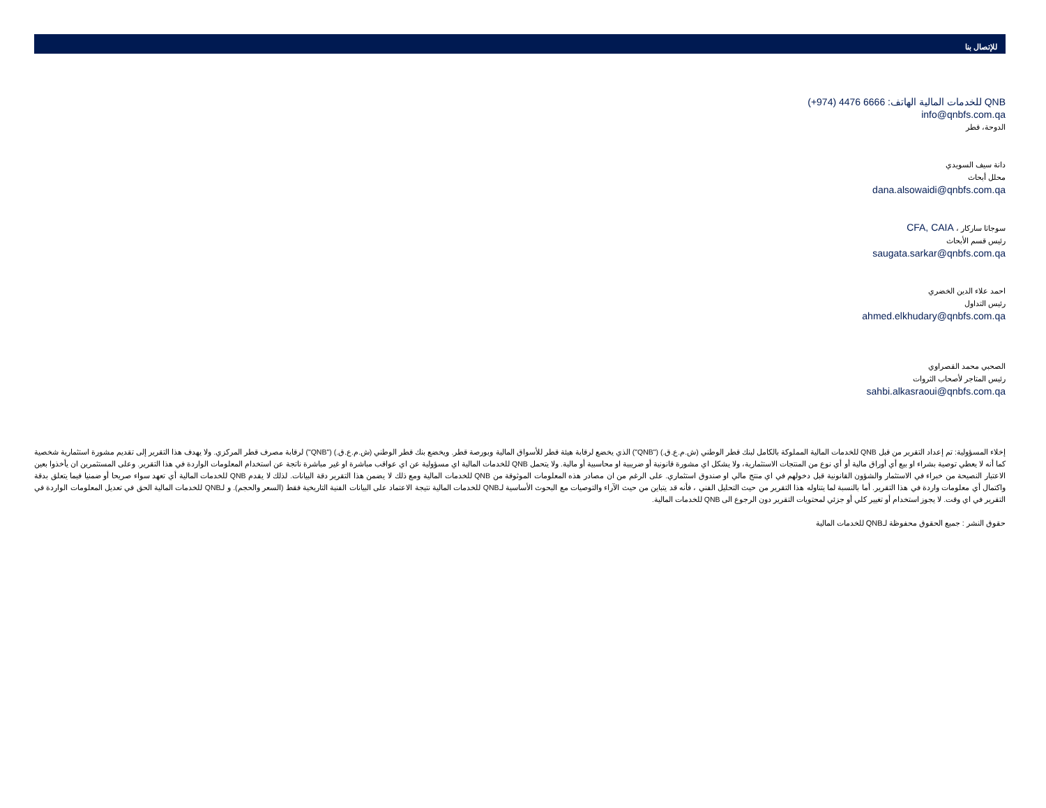للإتصال بنا
QNB للخدمات المالية الهاتف: 6666 4476 (974+)
info@qnbfs.com.qa
الدوحة، قطر
دانة سيف السويدي
محلل أبحاث
dana.alsowaidi@qnbfs.com.qa
سوجاتا ساركار ، CFA, CAIA
رئيس قسم الأبحاث
saugata.sarkar@qnbfs.com.qa
احمد علاء الدين الخضري
رئيس التداول
ahmed.elkhudary@qnbfs.com.qa
الصحبي محمد القصراوي
رئيس المتاجر لأصحاب الثروات
sahbi.alkasraoui@qnbfs.com.qa
إخلاء المسؤولية: تم إعداد التقرير من قبل QNB للخدمات المالية المملوكة بالكامل لبنك قطر الوطني (ش.م.ع.ق.) ("QNB") الذي يخضع لرقابة هيئة قطر للأسواق المالية وبورصة قطر. ويخضع بنك قطر الوطني (ش.م.ع.ق.) ("QNB") لرقابة مصرف قطر المركزي. ولا يهدف هذا التقرير إلى تقديم مشورة استثمارية شخصية كما أنه لا يعطي توصية بشراء او بيع أي أوراق مالية أو أي نوع من المنتجات الاستثمارية، ولا يشكل اي مشورة قانونية أو ضريبية او محاسبية أو مالية. ولا يتحمل QNB للخدمات المالية اي مسؤولية عن اي عواقب مباشرة او غير مباشرة ناتجة عن استخدام المعلومات الواردة في هذا التقرير. وعلى المستثمرين ان يأخذوا بعين الاعتبار النصيحة من خبراء في الاستثمار والشؤون القانونية قبل دخولهم في اي منتج مالي او صندوق استثماري. على الرغم من ان مصادر هذه المعلومات الموثوقة من QNB للخدمات المالية ومع ذلك لا يضمن هذا التقرير دقة البيانات. لذلك لا يقدم QNB للخدمات المالية أي تعهد سواء صريحا أو ضمنيا فيما يتعلق بدقة واكتمال أي معلومات واردة في هذا التقرير. أما بالنسبة لما يتناوله هذا التقرير من حيث التحليل الفني ، فأنه قد يتباين من حيث الآراء والتوصيات مع البحوث الأساسية لـQNB للخدمات المالية نتيجة الاعتماد على البيانات الفنية التاريخية فقط (السعر والحجم). و لـQNB للخدمات المالية الحق في تعديل المعلومات الواردة في التقرير في اي وقت. لا يجوز استخدام أو تغيير كلي أو جزئي لمحتويات التقرير دون الرجوع الى QNB للخدمات المالية.
حقوق النشر : جميع الحقوق محفوظة لـQNB للخدمات المالية